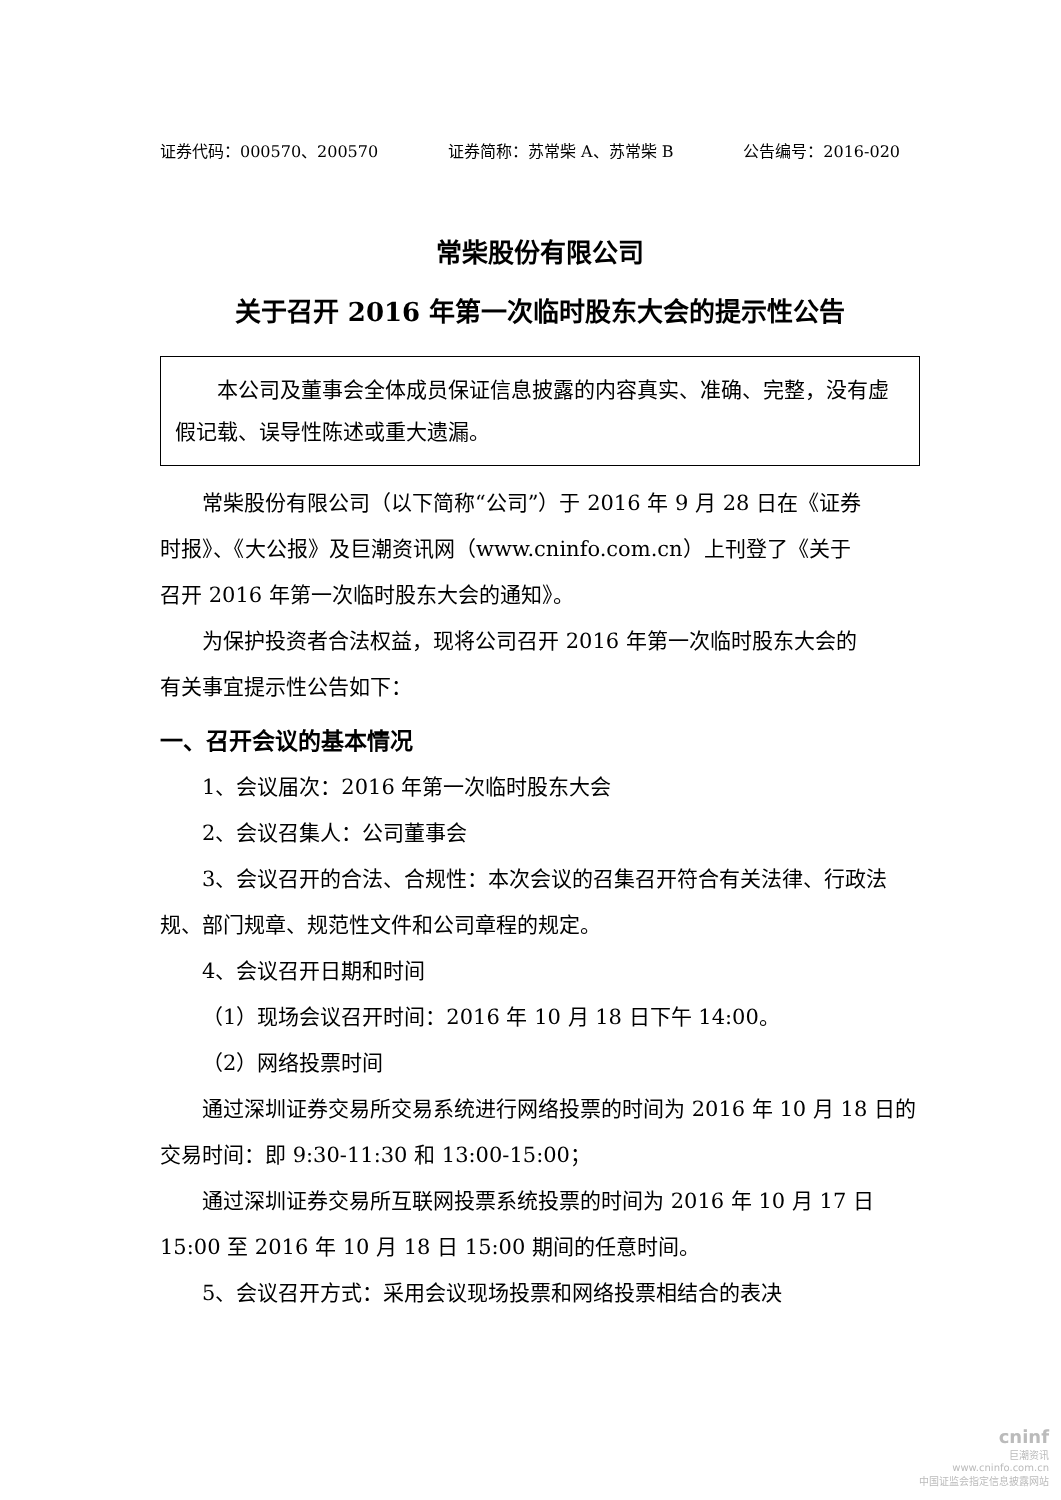证券代码：000570、200570 证券简称：苏常柴 A、苏常柴 B 公告编号：2016-020
常柴股份有限公司
关于召开 2016 年第一次临时股东大会的提示性公告
　　本公司及董事会全体成员保证信息披露的内容真实、准确、完整，没有虚假记载、误导性陈述或重大遗漏。
常柴股份有限公司（以下简称“公司”）于 2016 年 9 月 28 日在《证券时报》、《大公报》及巨潮资讯网（www.cninfo.com.cn）上刊登了《关于召开 2016 年第一次临时股东大会的通知》。
为保护投资者合法权益，现将公司召开 2016 年第一次临时股东大会的有关事宜提示性公告如下：
一、召开会议的基本情况
1、会议届次：2016 年第一次临时股东大会
2、会议召集人：公司董事会
3、会议召开的合法、合规性：本次会议的召集召开符合有关法律、行政法规、部门规章、规范性文件和公司章程的规定。
4、会议召开日期和时间
（1）现场会议召开时间：2016 年 10 月 18 日下午 14:00。
（2）网络投票时间
通过深圳证券交易所交易系统进行网络投票的时间为 2016 年 10 月 18 日的交易时间：即 9:30-11:30 和 13:00-15:00；
通过深圳证券交易所互联网投票系统投票的时间为 2016 年 10 月 17 日 15:00 至 2016 年 10 月 18 日 15:00 期间的任意时间。
5、会议召开方式：采用会议现场投票和网络投票相结合的表决
cninf
巨潮资讯
www.cninfo.com.cn
中国证监会指定信息披露网站